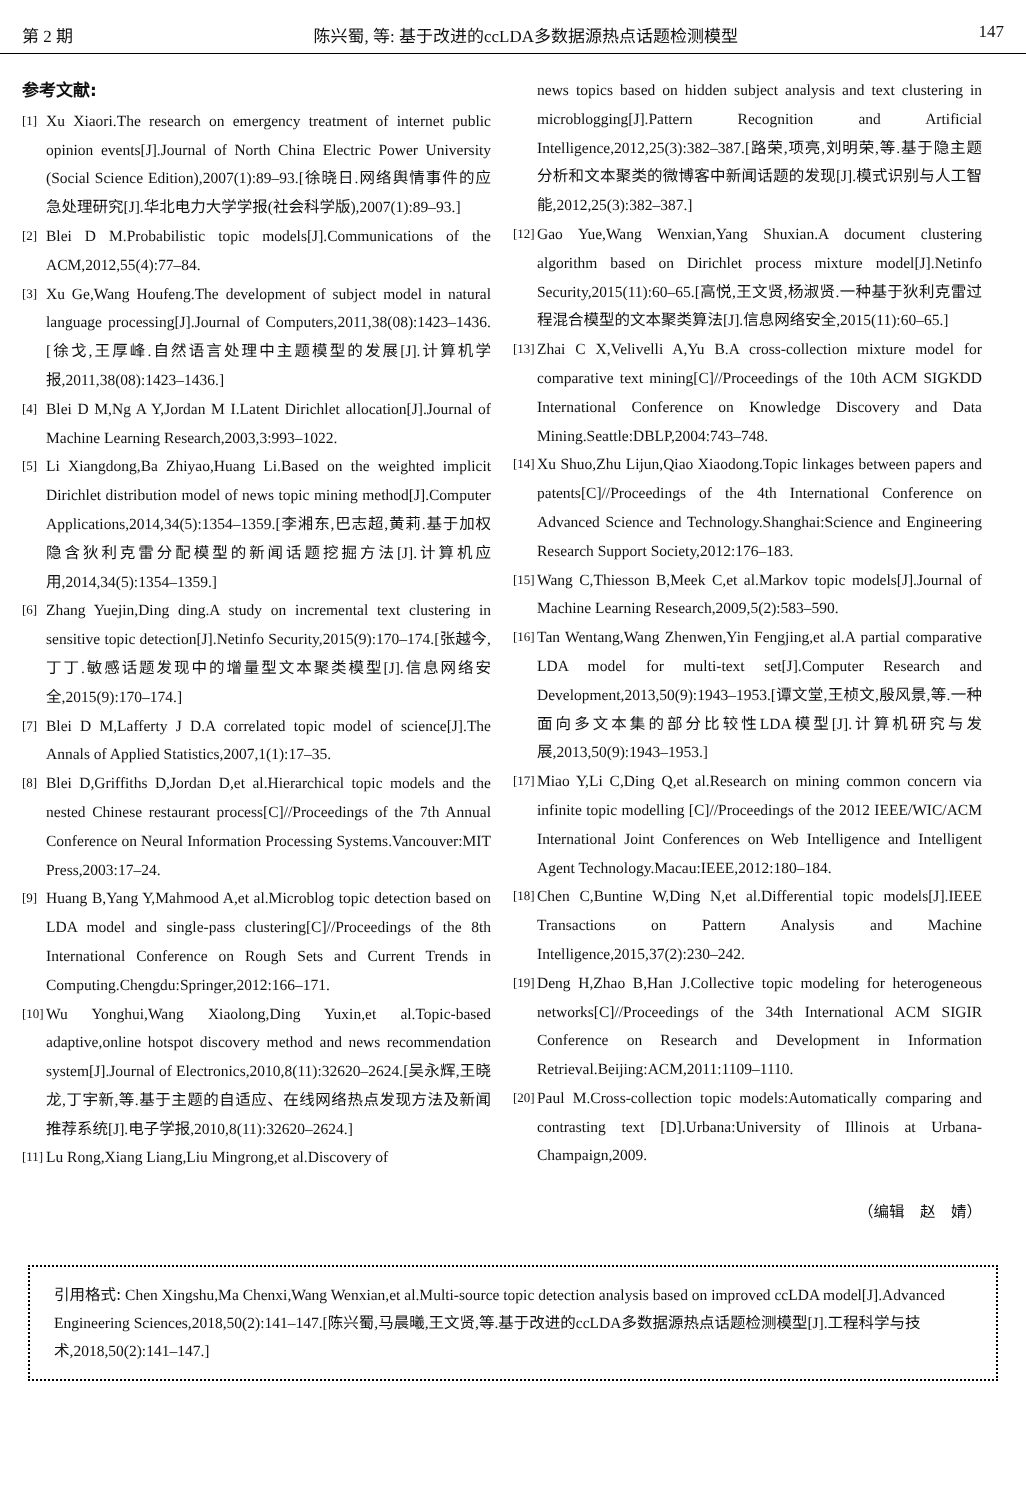第 2 期 陈兴蜀, 等: 基于改进的ccLDA多数据源热点话题检测模型 147
参考文献:
[1] Xu Xiaori.The research on emergency treatment of internet public opinion events[J].Journal of North China Electric Power University (Social Science Edition),2007(1):89–93.[徐晓日.网络舆情事件的应急处理研究[J].华北电力大学学报(社会科学版),2007(1):89–93.]
[2] Blei D M.Probabilistic topic models[J].Communications of the ACM,2012,55(4):77–84.
[3] Xu Ge,Wang Houfeng.The development of subject model in natural language processing[J].Journal of Computers,2011,38(08):1423–1436.[徐戈,王厚峰.自然语言处理中主题模型的发展[J].计算机学报,2011,38(08):1423–1436.]
[4] Blei D M,Ng A Y,Jordan M I.Latent Dirichlet allocation[J].Journal of Machine Learning Research,2003,3:993–1022.
[5] Li Xiangdong,Ba Zhiyao,Huang Li.Based on the weighted implicit Dirichlet distribution model of news topic mining method[J].Computer Applications,2014,34(5):1354–1359.[李湘东,巴志超,黄莉.基于加权隐含狄利克雷分配模型的新闻话题挖掘方法[J].计算机应用,2014,34(5):1354–1359.]
[6] Zhang Yuejin,Ding ding.A study on incremental text clustering in sensitive topic detection[J].Netinfo Security,2015(9):170–174.[张越今,丁丁.敏感话题发现中的增量型文本聚类模型[J].信息网络安全,2015(9):170–174.]
[7] Blei D M,Lafferty J D.A correlated topic model of science[J].The Annals of Applied Statistics,2007,1(1):17–35.
[8] Blei D,Griffiths D,Jordan D,et al.Hierarchical topic models and the nested Chinese restaurant process[C]//Proceedings of the 7th Annual Conference on Neural Information Processing Systems.Vancouver:MIT Press,2003:17–24.
[9] Huang B,Yang Y,Mahmood A,et al.Microblog topic detection based on LDA model and single-pass clustering[C]//Proceedings of the 8th International Conference on Rough Sets and Current Trends in Computing.Chengdu:Springer,2012:166–171.
[10] Wu Yonghui,Wang Xiaolong,Ding Yuxin,et al.Topic-based adaptive,online hotspot discovery method and news recommendation system[J].Journal of Electronics,2010,8(11):32620–2624.[吴永辉,王晓龙,丁宇新,等.基于主题的自适应、在线网络热点发现方法及新闻推荐系统[J].电子学报,2010,8(11):32620–2624.]
[11] Lu Rong,Xiang Liang,Liu Mingrong,et al.Discovery of
news topics based on hidden subject analysis and text clustering in microblogging[J].Pattern Recognition and Artificial Intelligence,2012,25(3):382–387.[路荣,项亮,刘明荣,等.基于隐主题分析和文本聚类的微博客中新闻话题的发现[J].模式识别与人工智能,2012,25(3):382–387.]
[12] Gao Yue,Wang Wenxian,Yang Shuxian.A document clustering algorithm based on Dirichlet process mixture model[J].Netinfo Security,2015(11):60–65.[高悦,王文贤,杨淑贤.一种基于狄利克雷过程混合模型的文本聚类算法[J].信息网络安全,2015(11):60–65.]
[13] Zhai C X,Velivelli A,Yu B.A cross-collection mixture model for comparative text mining[C]//Proceedings of the 10th ACM SIGKDD International Conference on Knowledge Discovery and Data Mining.Seattle:DBLP,2004:743–748.
[14] Xu Shuo,Zhu Lijun,Qiao Xiaodong.Topic linkages between papers and patents[C]//Proceedings of the 4th International Conference on Advanced Science and Technology.Shanghai:Science and Engineering Research Support Society,2012:176–183.
[15] Wang C,Thiesson B,Meek C,et al.Markov topic models[J].Journal of Machine Learning Research,2009,5(2):583–590.
[16] Tan Wentang,Wang Zhenwen,Yin Fengjing,et al.A partial comparative LDA model for multi-text set[J].Computer Research and Development,2013,50(9):1943–1953.[谭文堂,王桢文,殷风景,等.一种面向多文本集的部分比较性LDA模型[J].计算机研究与发展,2013,50(9):1943–1953.]
[17] Miao Y,Li C,Ding Q,et al.Research on mining common concern via infinite topic modelling [C]//Proceedings of the 2012 IEEE/WIC/ACM International Joint Conferences on Web Intelligence and Intelligent Agent Technology.Macau:IEEE,2012:180–184.
[18] Chen C,Buntine W,Ding N,et al.Differential topic models[J].IEEE Transactions on Pattern Analysis and Machine Intelligence,2015,37(2):230–242.
[19] Deng H,Zhao B,Han J.Collective topic modeling for heterogeneous networks[C]//Proceedings of the 34th International ACM SIGIR Conference on Research and Development in Information Retrieval.Beijing:ACM,2011:1109–1110.
[20] Paul M.Cross-collection topic models:Automatically comparing and contrasting text [D].Urbana:University of Illinois at Urbana-Champaign,2009.
（编辑　赵　婧）
引用格式: Chen Xingshu,Ma Chenxi,Wang Wenxian,et al.Multi-source topic detection analysis based on improved ccLDA model[J].Advanced Engineering Sciences,2018,50(2):141–147.[陈兴蜀,马晨曦,王文贤,等.基于改进的ccLDA多数据源热点话题检测模型[J].工程科学与技术,2018,50(2):141–147.]